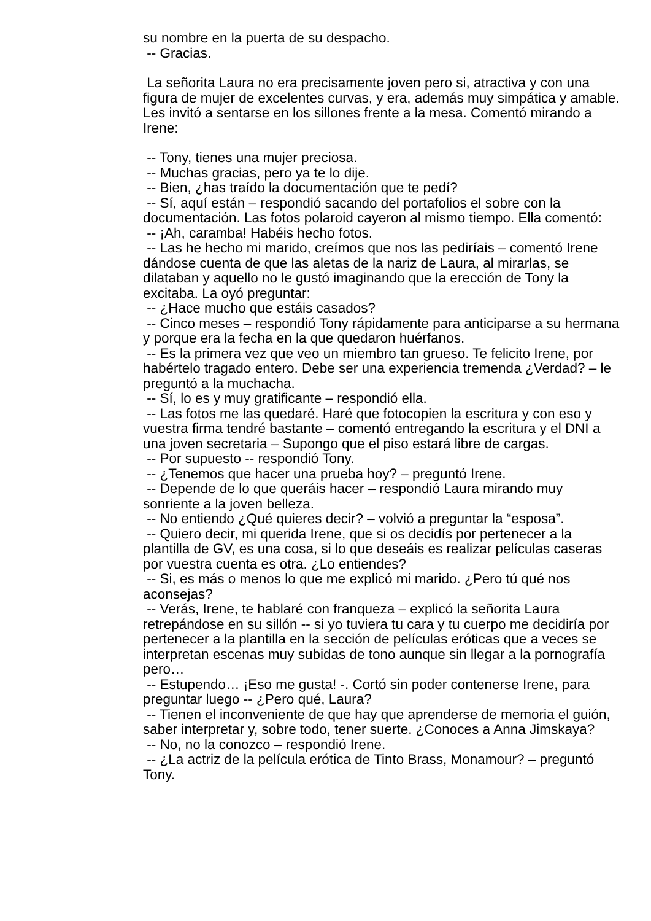su nombre en la puerta de su despacho.
-- Gracias.
La señorita Laura no era precisamente joven pero si, atractiva y con una figura de mujer de excelentes curvas, y era, además muy simpática y amable. Les invitó a sentarse en los sillones frente a la mesa. Comentó mirando a Irene:
-- Tony, tienes una mujer preciosa.
-- Muchas gracias, pero ya te lo dije.
-- Bien, ¿has traído la documentación que te pedí?
-- Sí, aquí están – respondió sacando del portafolios el sobre con la documentación. Las fotos polaroid cayeron al mismo tiempo. Ella comentó:
-- ¡Ah, caramba! Habéis hecho fotos.
-- Las he hecho mi marido, creímos que nos las pediríais – comentó Irene dándose cuenta de que las aletas de la nariz de Laura, al mirarlas, se dilataban y aquello no le gustó imaginando que la erección de Tony la excitaba. La oyó preguntar:
-- ¿Hace mucho que estáis casados?
-- Cinco meses – respondió Tony rápidamente para anticiparse a su hermana y porque era la fecha en la que quedaron huérfanos.
-- Es la primera vez que veo un miembro tan grueso. Te felicito Irene, por habértelo tragado entero. Debe ser una experiencia tremenda ¿Verdad? – le preguntó a la muchacha.
-- Sí, lo es y muy gratificante – respondió ella.
-- Las fotos me las quedaré. Haré que fotocopien la escritura y con eso y vuestra firma tendré bastante – comentó entregando la escritura y el DNI a una joven secretaria – Supongo que el piso estará libre de cargas.
-- Por supuesto -- respondió Tony.
-- ¿Tenemos que hacer una prueba hoy? – preguntó Irene.
-- Depende de lo que queráis hacer – respondió Laura mirando muy sonriente a la joven belleza.
-- No entiendo ¿Qué quieres decir? – volvió a preguntar la “esposa”.
-- Quiero decir, mi querida Irene, que si os decidís por pertenecer a la plantilla de GV, es una cosa, si lo que deseáis es realizar películas caseras por vuestra cuenta es otra. ¿Lo entiendes?
-- Si, es más o menos lo que me explicó mi marido. ¿Pero tú qué nos aconsejas?
-- Verás, Irene, te hablaré con franqueza – explicó la señorita Laura retrepándose en su sillón -- si yo tuviera tu cara y tu cuerpo me decidiría por pertenecer a la plantilla en la sección de películas eróticas que a veces se interpretan escenas muy subidas de tono aunque sin llegar a la pornografía pero…
-- Estupendo… ¡Eso me gusta! -. Cortó sin poder contenerse Irene, para preguntar luego -- ¿Pero qué, Laura?
-- Tienen el inconveniente de que hay que aprenderse de memoria el guión, saber interpretar y, sobre todo, tener suerte. ¿Conoces a Anna Jimskaya?
-- No, no la conozco – respondió Irene.
-- ¿La actriz de la película erótica de Tinto Brass, Monamour? – preguntó Tony.